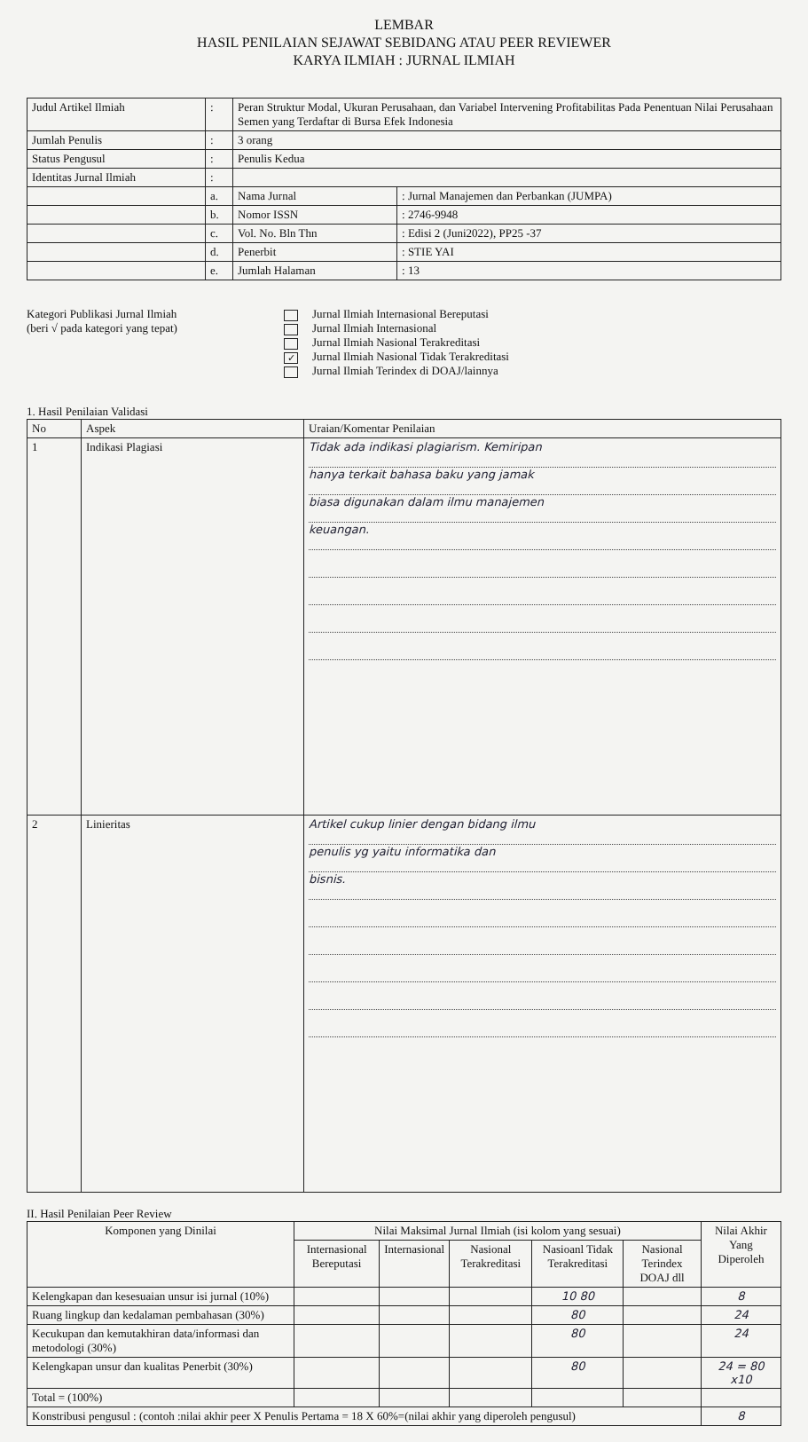LEMBAR
HASIL PENILAIAN SEJAWAT SEBIDANG ATAU PEER REVIEWER
KARYA ILMIAH : JURNAL ILMIAH
| Judul Artikel Ilmiah | : | Peran Struktur Modal, Ukuran Perusahaan, dan Variabel Intervening Profitabilitas Pada Penentuan Nilai Perusahaan Semen yang Terdaftar di Bursa Efek Indonesia | | |
| Jumlah Penulis | : | 3 orang | | |
| Status Pengusul | : | Penulis Kedua | | |
| Identitas Jurnal Ilmiah | : | | | |
| | a. | | Nama Jurnal | : Jurnal Manajemen dan Perbankan (JUMPA) |
| | b. | | Nomor ISSN | : 2746-9948 |
| | c. | | Vol. No. Bln Thn | : Edisi 2 (Juni2022), PP25 -37 |
| | d. | | Penerbit | : STIE YAI |
| | e. | | Jumlah Halaman | : 13 |
Kategori Publikasi Jurnal Ilmiah
(beri √ pada kategori yang tepat)
Jurnal Ilmiah Internasional Bereputasi
Jurnal Ilmiah Internasional
Jurnal Ilmiah Nasional Terakreditasi
✓ Jurnal Ilmiah Nasional Tidak Terakreditasi
Jurnal Ilmiah Terindex di DOAJ/lainnya
1. Hasil Penilaian Validasi
| No | Aspek | Uraian/Komentar Penilaian |
| --- | --- | --- |
| 1 | Indikasi Plagiasi | Tidak ada indikasi plagiarism. Kemiripan hanya terkait bahasa baku yang jamak biasa digunakan dalam ilmu manajemen keuangan. |
| 2 | Linieritas | Artikel cukup linier dengan bidang ilmu penulis yg yaitu informatika dan bisnis. |
II. Hasil Penilaian Peer Review
| Komponen yang Dinilai | Nilai Maksimal Jurnal Ilmiah (isi kolom yang sesuai) | | | | | Nilai Akhir Yang Diperoleh |
| --- | --- | --- | --- | --- | --- | --- |
| | Internasional Bereputasi | Internasional | Nasional Terakreditasi | Nasioanl Tidak Terakreditasi | Nasional Terindex DOAJ dll | |
| Kelengkapan dan kesesuaian unsur isi jurnal (10%) | | | | 10 80 | | 8 |
| Ruang lingkup dan kedalaman pembahasan (30%) | | | | 80 | | 24 |
| Kecukupan dan kemutakhiran data/informasi dan metodologi (30%) | | | | 80 | | 24 |
| Kelengkapan unsur dan kualitas Penerbit (30%) | | | | 80 | | 24 = 80 x10 |
| Total = (100%) | | | | | | |
| Konstribusi pengusul : (contoh :nilai akhir peer X Penulis Pertama = 18 X 60%=(nilai akhir yang diperoleh pengusul) | | | | | | 8 |